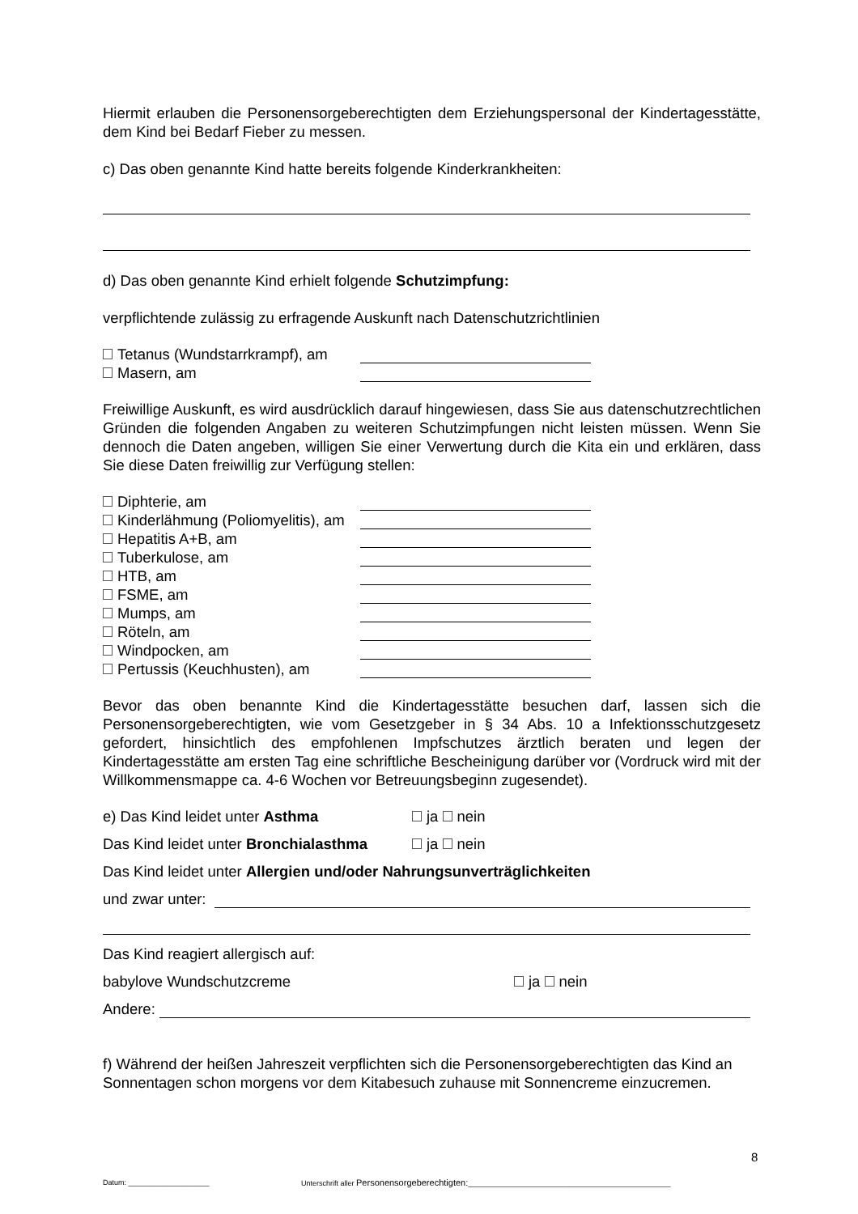Hiermit erlauben die Personensorgeberechtigten dem Erziehungspersonal der Kindertagesstätte, dem Kind bei Bedarf Fieber zu messen.
c) Das oben genannte Kind hatte bereits folgende Kinderkrankheiten:
d) Das oben genannte Kind erhielt folgende Schutzimpfung:
verpflichtende zulässig zu erfragende Auskunft nach Datenschutzrichtlinien
Tetanus (Wundstarrkrampf), am
Masern, am
Freiwillige Auskunft, es wird ausdrücklich darauf hingewiesen, dass Sie aus datenschutzrechtlichen Gründen die folgenden Angaben zu weiteren Schutzimpfungen nicht leisten müssen. Wenn Sie dennoch die Daten angeben, willigen Sie einer Verwertung durch die Kita ein und erklären, dass Sie diese Daten freiwillig zur Verfügung stellen:
Diphterie, am
Kinderlähmung (Poliomyelitis), am
Hepatitis A+B, am
Tuberkulose, am
HTB, am
FSME, am
Mumps, am
Röteln, am
Windpocken, am
Pertussis (Keuchhusten), am
Bevor das oben benannte Kind die Kindertagesstätte besuchen darf, lassen sich die Personensorgeberechtigten, wie vom Gesetzgeber in § 34 Abs. 10 a Infektionsschutzgesetz gefordert, hinsichtlich des empfohlenen Impfschutzes ärztlich beraten und legen der Kindertagesstätte am ersten Tag eine schriftliche Bescheinigung darüber vor (Vordruck wird mit der Willkommensmappe ca. 4-6 Wochen vor Betreuungsbeginn zugesendet).
e) Das Kind leidet unter Asthma ja nein
Das Kind leidet unter Bronchialasthma ja nein
Das Kind leidet unter Allergien und/oder Nahrungsunverträglichkeiten
und zwar unter:
Das Kind reagiert allergisch auf:
babylove Wundschutzcreme ja nein
Andere:
f) Während der heißen Jahreszeit verpflichten sich die Personensorgeberechtigten das Kind an Sonnentagen schon morgens vor dem Kitabesuch zuhause mit Sonnencreme einzucremen.
8
Datum: ____________________ Unterschrift aller Personensorgeberechtigten:__________________________________________________